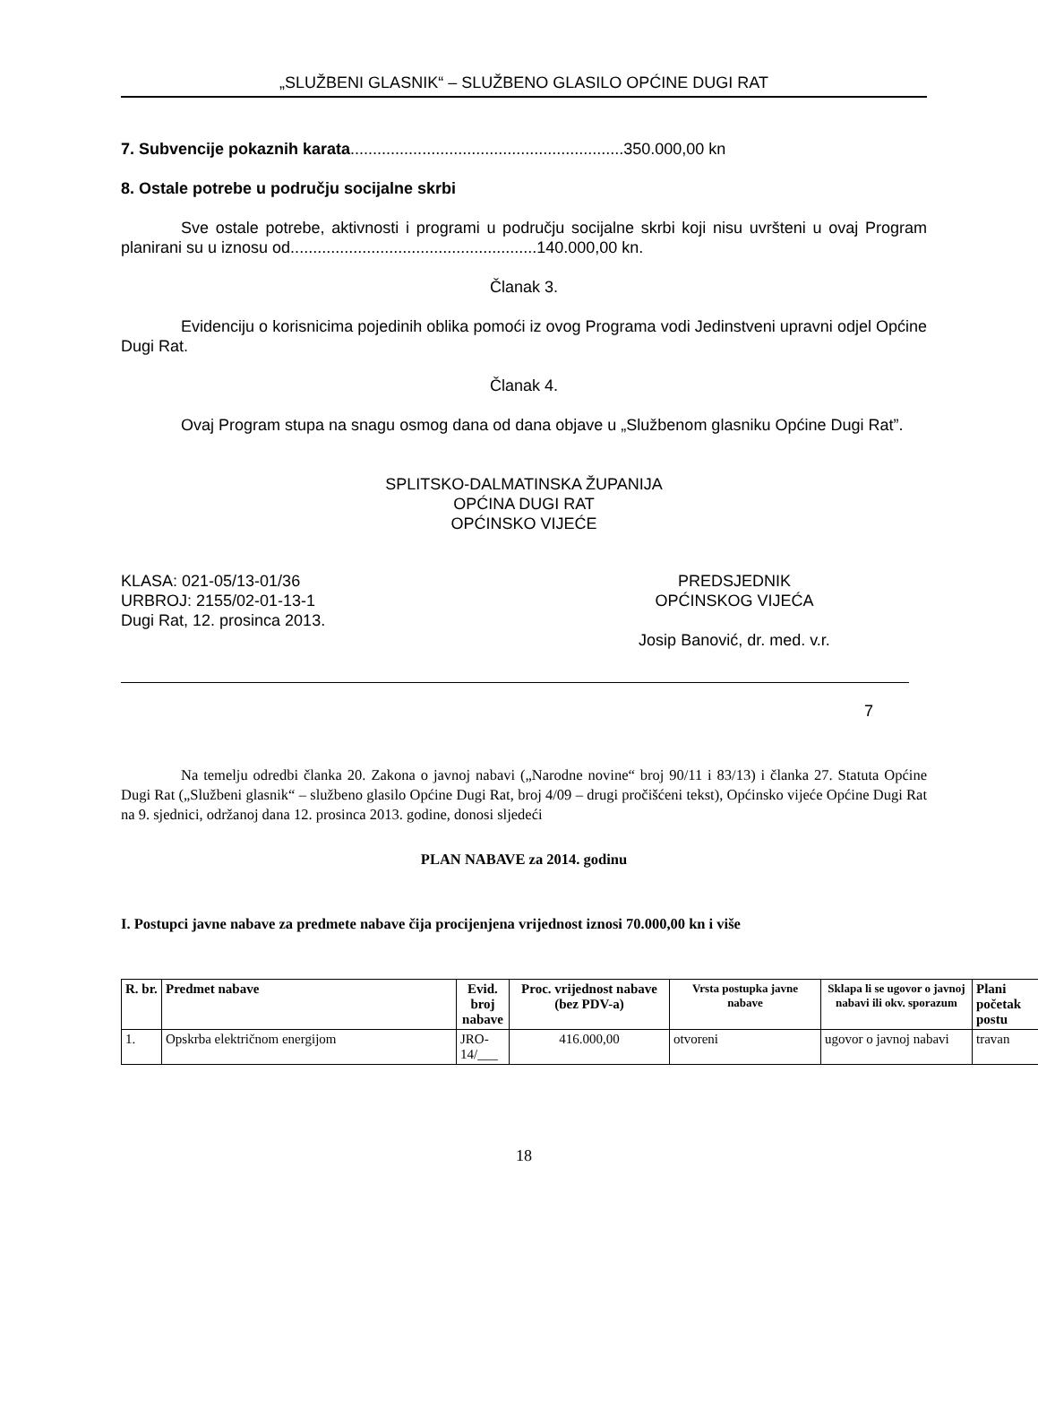„SLUŽBENI GLASNIK“ – SLUŽBENO GLASILO OPĆINE DUGI RAT
7. Subvencije pokaznih karata.............................................................350.000,00 kn
8. Ostale potrebe u području socijalne skrbi
Sve ostale potrebe, aktivnosti i programi u području socijalne skrbi koji nisu uvršteni u ovaj Program planirani su u iznosu od.......................................................140.000,00 kn.
Članak 3.
Evidenciju o korisnicima pojedinih oblika pomoći iz ovog Programa vodi Jedinstveni upravni odjel Općine Dugi Rat.
Članak 4.
Ovaj Program stupa na snagu osmog dana od dana objave u „Službenom glasniku Općine Dugi Rat”.
SPLITSKO-DALMATINSKA ŽUPANIJA
OPĆINA DUGI RAT
OPĆINSKO VIJEĆE
KLASA: 021-05/13-01/36
URBROJ: 2155/02-01-13-1
Dugi Rat, 12. prosinca 2013.
PREDSJEDNIK
OPĆINSKOG VIJEĆA
Josip Banović, dr. med. v.r.
7
Na temelju odredbi članka 20. Zakona o javnoj nabavi („Narodne novine“ broj 90/11 i 83/13) i članka 27. Statuta Općine Dugi Rat („Službeni glasnik“ – službeno glasilo Općine Dugi Rat, broj 4/09 – drugi pročišćeni tekst), Općinsko vijeće Općine Dugi Rat na 9. sjednici, održanoj dana 12. prosinca 2013. godine, donosi sljedeći
PLAN NABAVE za 2014. godinu
I. Postupci javne nabave za predmete nabave čija procijenjena vrijednost iznosi 70.000,00 kn i više
| R. br. | Predmet nabave | Evid. broj nabave | Proc. vrijednost nabave (bez PDV-a) | Vrsta postupka javne nabave | Sklapa li se ugovor o javnoj nabavi ili okv. sporazum | Plani početak postu |
| --- | --- | --- | --- | --- | --- | --- |
| 1. | Opskrba električnom energijom | JRO-14/___ | 416.000,00 | otvoreni | ugovor o javnoj nabavi | travan |
18